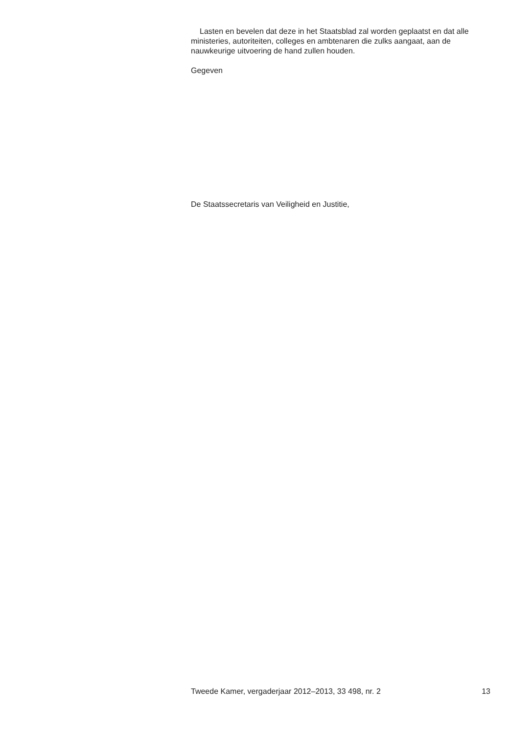Lasten en bevelen dat deze in het Staatsblad zal worden geplaatst en dat alle ministeries, autoriteiten, colleges en ambtenaren die zulks aangaat, aan de nauwkeurige uitvoering de hand zullen houden.
Gegeven
De Staatssecretaris van Veiligheid en Justitie,
Tweede Kamer, vergaderjaar 2012–2013, 33 498, nr. 2 13